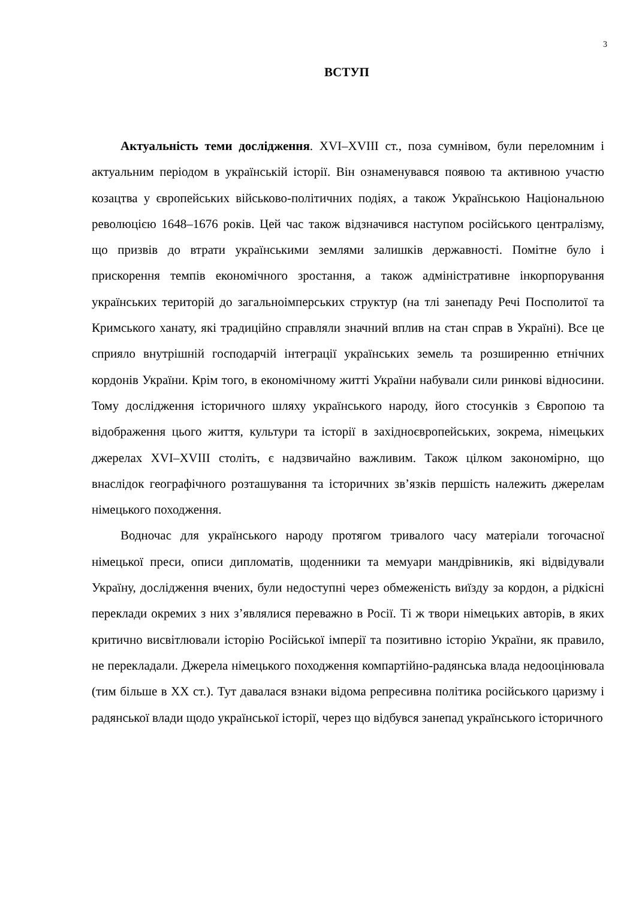3
ВСТУП
Актуальність теми дослідження. XVI–XVIII ст., поза сумнівом, були переломним і актуальним періодом в українській історії. Він ознаменувався появою та активною участю козацтва у європейських військово-політичних подіях, а також Українською Національною революцією 1648–1676 років. Цей час також відзначився наступом російського централізму, що призвів до втрати українськими землями залишків державності. Помітне було і прискорення темпів економічного зростання, а також адміністративне інкорпорування українських територій до загальноімперських структур (на тлі занепаду Речі Посполитої та Кримського ханату, які традиційно справляли значний вплив на стан справ в Україні). Все це сприяло внутрішній господарчій інтеграції українських земель та розширенню етнічних кордонів України. Крім того, в економічному житті України набували сили ринкові відносини. Тому дослідження історичного шляху українського народу, його стосунків з Європою та відображення цього життя, культури та історії в західноєвропейських, зокрема, німецьких джерелах XVI–XVIII століть, є надзвичайно важливим. Також цілком закономірно, що внаслідок географічного розташування та історичних зв’язків першість належить джерелам німецького походження.
Водночас для українського народу протягом тривалого часу матеріали тогочасної німецької преси, описи дипломатів, щоденники та мемуари мандрівників, які відвідували Україну, дослідження вчених, були недоступні через обмеженість виїзду за кордон, а рідкісні переклади окремих з них з’являлися переважно в Росії. Ті ж твори німецьких авторів, в яких критично висвітлювали історію Російської імперії та позитивно історію України, як правило, не перекладали. Джерела німецького походження компартійно-радянська влада недооцінювала (тим більше в ХХ ст.). Тут давалася взнаки відома репресивна політика російського царизму і радянської влади щодо української історії, через що відбувся занепад українського історичного